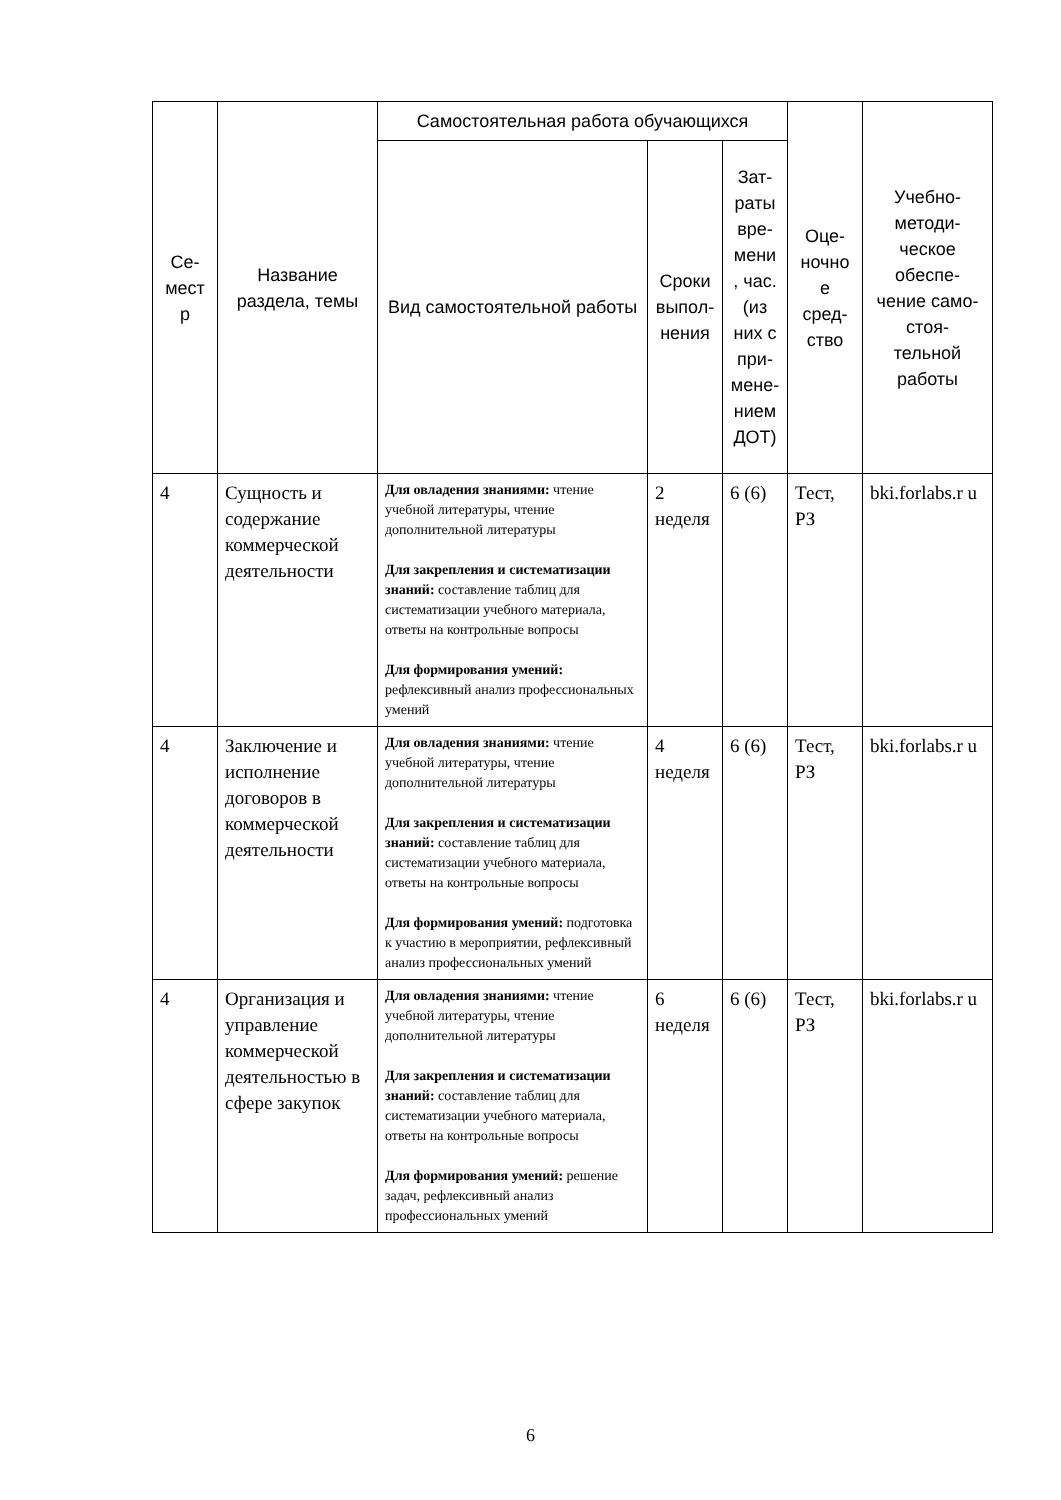| Се- мест р | Название раздела, темы | Самостоятельная работа обучающихся | | | Оце- ночно е сред- ство | Учебно- методи- ческое обеспе- чение само- стоя- тельной работы |
| --- | --- | --- | --- | --- | --- | --- |
| | | Вид самостоятельной работы | Сроки выпол- нения | Зат- раты вре- мени , час. (из них с при- мене- нием ДОТ) | | |
| 4 | Сущность и содержание коммерческой деятельности | Для овладения знаниями: чтение учебной литературы, чтение дополнительной литературы Для закрепления и систематизации знаний: составление таблиц для систематизации учебного материала, ответы на контрольные вопросы Для формирования умений: рефлексивный анализ профессиональных умений | 2 неделя | 6 (6) | Тест, РЗ | bki.forlabs.r u |
| 4 | Заключение и исполнение договоров в коммерческой деятельности | Для овладения знаниями: чтение учебной литературы, чтение дополнительной литературы Для закрепления и систематизации знаний: составление таблиц для систематизации учебного материала, ответы на контрольные вопросы Для формирования умений: подготовка к участию в мероприятии, рефлексивный анализ профессиональных умений | 4 неделя | 6 (6) | Тест, РЗ | bki.forlabs.r u |
| 4 | Организация и управление коммерческой деятельностью в сфере закупок | Для овладения знаниями: чтение учебной литературы, чтение дополнительной литературы Для закрепления и систематизации знаний: составление таблиц для систематизации учебного материала, ответы на контрольные вопросы Для формирования умений: решение задач, рефлексивный анализ профессиональных умений | 6 неделя | 6 (6) | Тест, РЗ | bki.forlabs.r u |
6